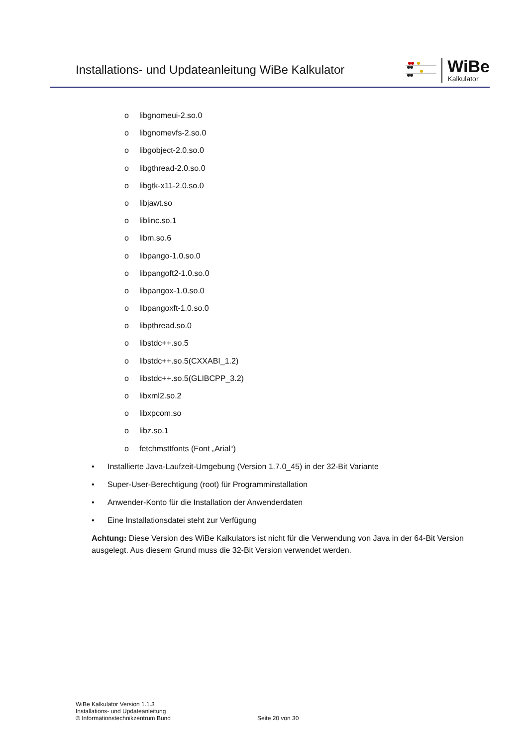Installations- und Updateanleitung WiBe Kalkulator
WiBe
Kalkulator
o libgnomeui-2.so.0
o libgnomevfs-2.so.0
o libgobject-2.0.so.0
o libgthread-2.0.so.0
o libgtk-x11-2.0.so.0
o libjawt.so
o liblinc.so.1
o libm.so.6
o libpango-1.0.so.0
o libpangoft2-1.0.so.0
o libpangox-1.0.so.0
o libpangoxft-1.0.so.0
o libpthread.so.0
o libstdc++.so.5
o libstdc++.so.5(CXXABI_1.2)
o libstdc++.so.5(GLIBCPP_3.2)
o libxml2.so.2
o libxpcom.so
o libz.so.1
o fetchmsttfonts (Font „Arial“)
• Installierte Java-Laufzeit-Umgebung (Version 1.7.0_45) in der 32-Bit Variante
• Super-User-Berechtigung (root) für Programminstallation
• Anwender-Konto für die Installation der Anwenderdaten
• Eine Installationsdatei steht zur Verfügung
Achtung: Diese Version des WiBe Kalkulators ist nicht für die Verwendung von Java in der 64-Bit Version ausgelegt. Aus diesem Grund muss die 32-Bit Version verwendet werden.
WiBe Kalkulator Version 1.1.3
Installations- und Updateanleitung
© Informationstechnikzentrum Bund
Seite 20 von 30